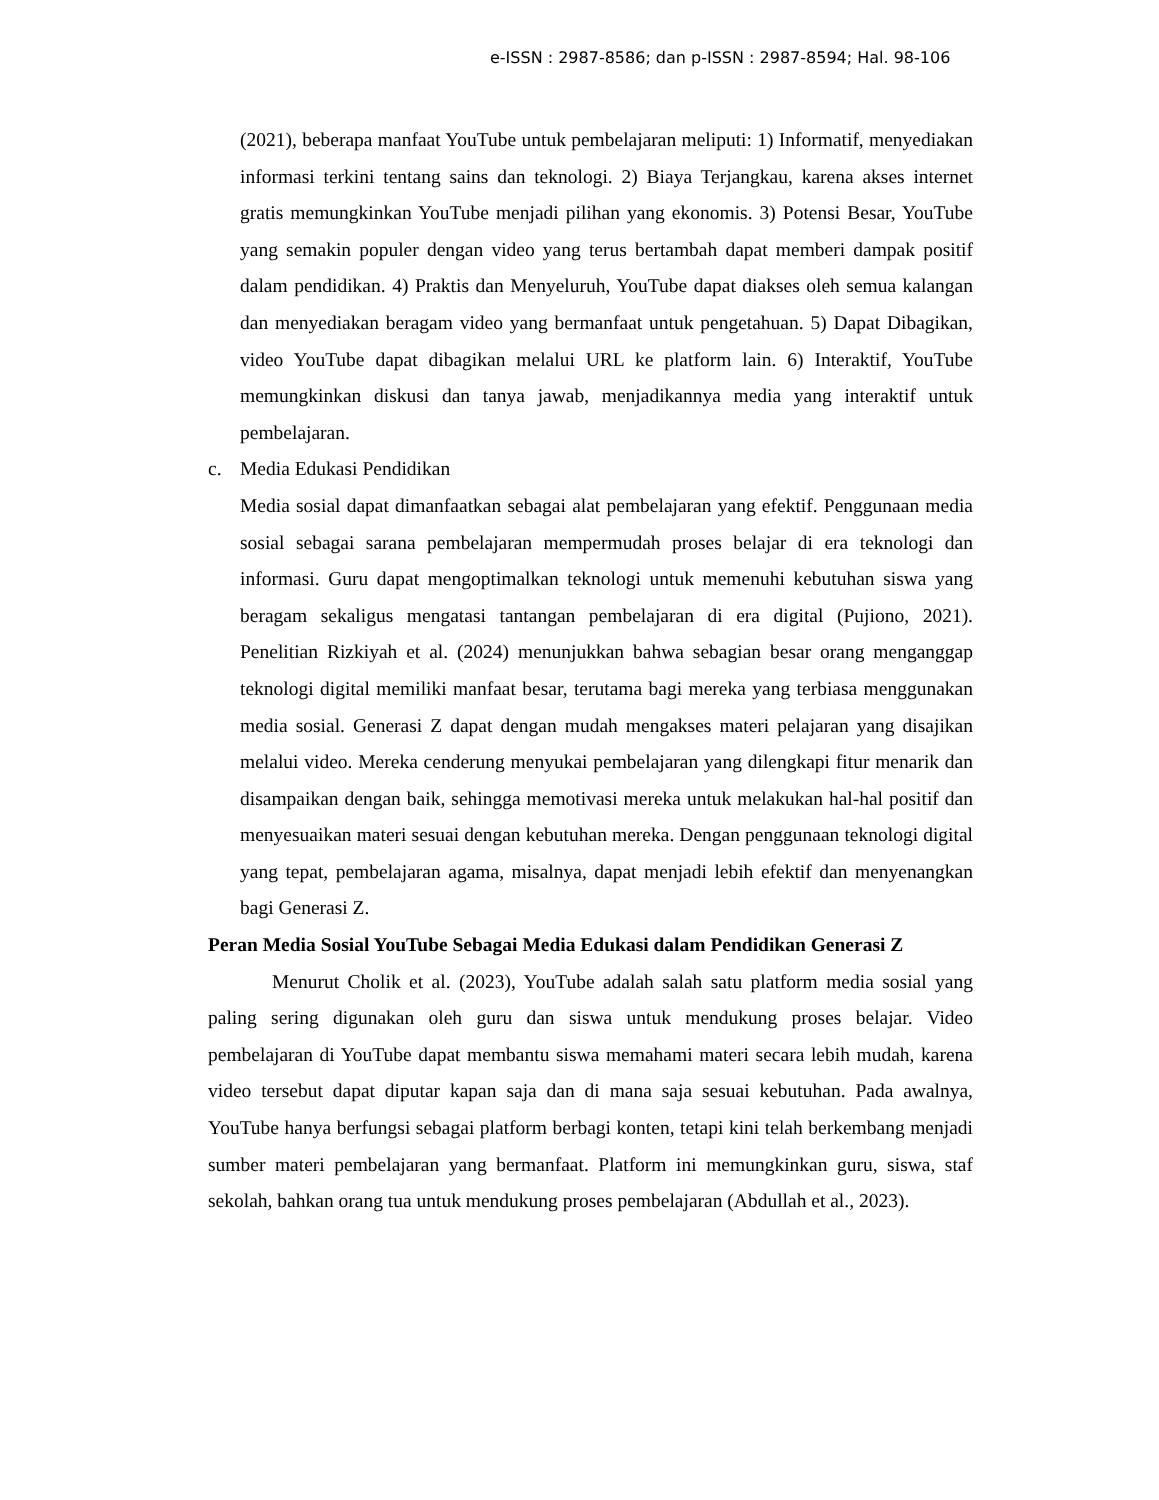e-ISSN : 2987-8586; dan p-ISSN : 2987-8594; Hal. 98-106
(2021), beberapa manfaat YouTube untuk pembelajaran meliputi: 1) Informatif, menyediakan informasi terkini tentang sains dan teknologi. 2) Biaya Terjangkau, karena akses internet gratis memungkinkan YouTube menjadi pilihan yang ekonomis. 3) Potensi Besar, YouTube yang semakin populer dengan video yang terus bertambah dapat memberi dampak positif dalam pendidikan. 4) Praktis dan Menyeluruh, YouTube dapat diakses oleh semua kalangan dan menyediakan beragam video yang bermanfaat untuk pengetahuan. 5) Dapat Dibagikan, video YouTube dapat dibagikan melalui URL ke platform lain. 6) Interaktif, YouTube memungkinkan diskusi dan tanya jawab, menjadikannya media yang interaktif untuk pembelajaran.
c. Media Edukasi Pendidikan
Media sosial dapat dimanfaatkan sebagai alat pembelajaran yang efektif. Penggunaan media sosial sebagai sarana pembelajaran mempermudah proses belajar di era teknologi dan informasi. Guru dapat mengoptimalkan teknologi untuk memenuhi kebutuhan siswa yang beragam sekaligus mengatasi tantangan pembelajaran di era digital (Pujiono, 2021). Penelitian Rizkiyah et al. (2024) menunjukkan bahwa sebagian besar orang menganggap teknologi digital memiliki manfaat besar, terutama bagi mereka yang terbiasa menggunakan media sosial. Generasi Z dapat dengan mudah mengakses materi pelajaran yang disajikan melalui video. Mereka cenderung menyukai pembelajaran yang dilengkapi fitur menarik dan disampaikan dengan baik, sehingga memotivasi mereka untuk melakukan hal-hal positif dan menyesuaikan materi sesuai dengan kebutuhan mereka. Dengan penggunaan teknologi digital yang tepat, pembelajaran agama, misalnya, dapat menjadi lebih efektif dan menyenangkan bagi Generasi Z.
Peran Media Sosial YouTube Sebagai Media Edukasi dalam Pendidikan Generasi Z
Menurut Cholik et al. (2023), YouTube adalah salah satu platform media sosial yang paling sering digunakan oleh guru dan siswa untuk mendukung proses belajar. Video pembelajaran di YouTube dapat membantu siswa memahami materi secara lebih mudah, karena video tersebut dapat diputar kapan saja dan di mana saja sesuai kebutuhan. Pada awalnya, YouTube hanya berfungsi sebagai platform berbagi konten, tetapi kini telah berkembang menjadi sumber materi pembelajaran yang bermanfaat. Platform ini memungkinkan guru, siswa, staf sekolah, bahkan orang tua untuk mendukung proses pembelajaran (Abdullah et al., 2023).